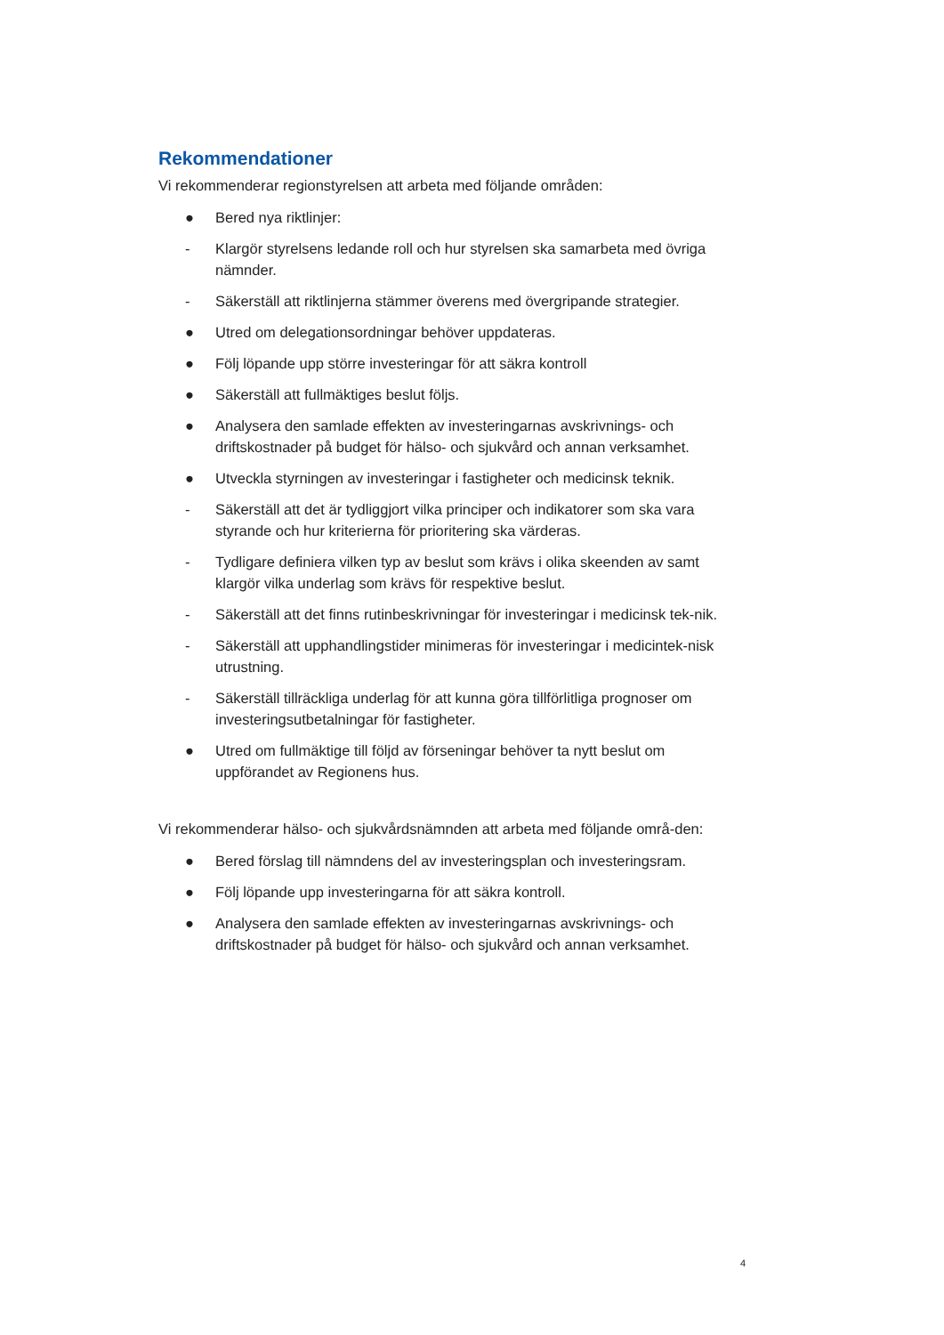Rekommendationer
Vi rekommenderar regionstyrelsen att arbeta med följande områden:
● Bered nya riktlinjer:
- Klargör styrelsens ledande roll och hur styrelsen ska samarbeta med övriga nämnder.
- Säkerställ att riktlinjerna stämmer överens med övergripande strategier.
● Utred om delegationsordningar behöver uppdateras.
● Följ löpande upp större investeringar för att säkra kontroll
● Säkerställ att fullmäktiges beslut följs.
● Analysera den samlade effekten av investeringarnas avskrivnings- och driftskostnader på budget för hälso- och sjukvård och annan verksamhet.
● Utveckla styrningen av investeringar i fastigheter och medicinsk teknik.
- Säkerställ att det är tydliggjort vilka principer och indikatorer som ska vara styrande och hur kriterierna för prioritering ska värderas.
- Tydligare definiera vilken typ av beslut som krävs i olika skeenden av samt klargör vilka underlag som krävs för respektive beslut.
- Säkerställ att det finns rutinbeskrivningar för investeringar i medicinsk tek-nik.
- Säkerställ att upphandlingstider minimeras för investeringar i medicintek-nisk utrustning.
- Säkerställ tillräckliga underlag för att kunna göra tillförlitliga prognoser om investeringsutbetalningar för fastigheter.
● Utred om fullmäktige till följd av förseningar behöver ta nytt beslut om uppförandet av Regionens hus.
Vi rekommenderar hälso- och sjukvårdsnämnden att arbeta med följande områ-den:
● Bered förslag till nämndens del av investeringsplan och investeringsram.
● Följ löpande upp investeringarna för att säkra kontroll.
● Analysera den samlade effekten av investeringarnas avskrivnings- och driftskostnader på budget för hälso- och sjukvård och annan verksamhet.
4